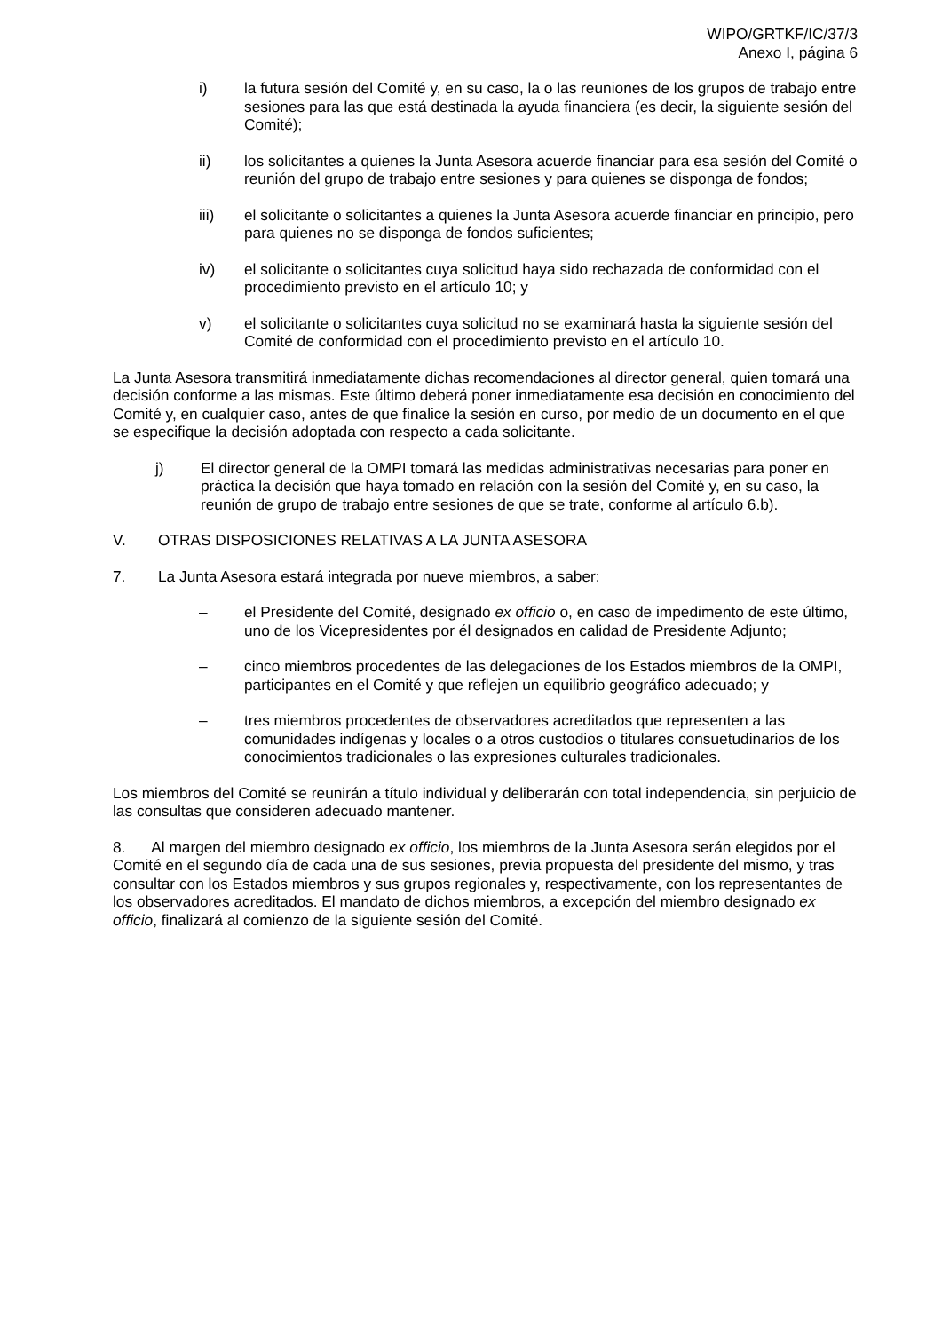WIPO/GRTKF/IC/37/3
Anexo I, página 6
i) la futura sesión del Comité y, en su caso, la o las reuniones de los grupos de trabajo entre sesiones para las que está destinada la ayuda financiera (es decir, la siguiente sesión del Comité);
ii) los solicitantes a quienes la Junta Asesora acuerde financiar para esa sesión del Comité o reunión del grupo de trabajo entre sesiones y para quienes se disponga de fondos;
iii) el solicitante o solicitantes a quienes la Junta Asesora acuerde financiar en principio, pero para quienes no se disponga de fondos suficientes;
iv) el solicitante o solicitantes cuya solicitud haya sido rechazada de conformidad con el procedimiento previsto en el artículo 10; y
v) el solicitante o solicitantes cuya solicitud no se examinará hasta la siguiente sesión del Comité de conformidad con el procedimiento previsto en el artículo 10.
La Junta Asesora transmitirá inmediatamente dichas recomendaciones al director general, quien tomará una decisión conforme a las mismas. Este último deberá poner inmediatamente esa decisión en conocimiento del Comité y, en cualquier caso, antes de que finalice la sesión en curso, por medio de un documento en el que se especifique la decisión adoptada con respecto a cada solicitante.
j) El director general de la OMPI tomará las medidas administrativas necesarias para poner en práctica la decisión que haya tomado en relación con la sesión del Comité y, en su caso, la reunión de grupo de trabajo entre sesiones de que se trate, conforme al artículo 6.b).
V. OTRAS DISPOSICIONES RELATIVAS A LA JUNTA ASESORA
7. La Junta Asesora estará integrada por nueve miembros, a saber:
– el Presidente del Comité, designado ex officio o, en caso de impedimento de este último, uno de los Vicepresidentes por él designados en calidad de Presidente Adjunto;
– cinco miembros procedentes de las delegaciones de los Estados miembros de la OMPI, participantes en el Comité y que reflejen un equilibrio geográfico adecuado; y
– tres miembros procedentes de observadores acreditados que representen a las comunidades indígenas y locales o a otros custodios o titulares consuetudinarios de los conocimientos tradicionales o las expresiones culturales tradicionales.
Los miembros del Comité se reunirán a título individual y deliberarán con total independencia, sin perjuicio de las consultas que consideren adecuado mantener.
8. Al margen del miembro designado ex officio, los miembros de la Junta Asesora serán elegidos por el Comité en el segundo día de cada una de sus sesiones, previa propuesta del presidente del mismo, y tras consultar con los Estados miembros y sus grupos regionales y, respectivamente, con los representantes de los observadores acreditados. El mandato de dichos miembros, a excepción del miembro designado ex officio, finalizará al comienzo de la siguiente sesión del Comité.